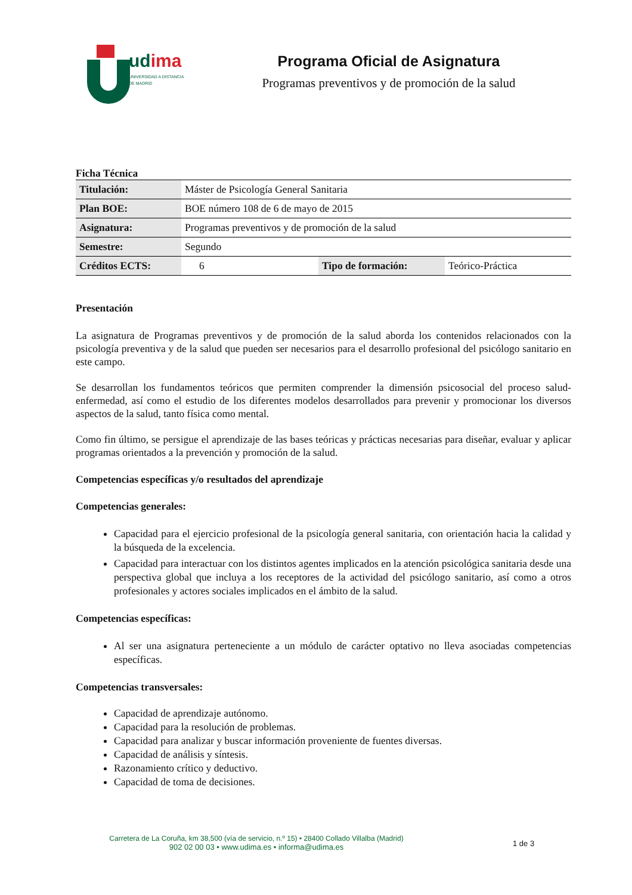udima
UNIVERSIDAD A DISTANCIA
DE MADRID
Programa Oficial de Asignatura
Programas preventivos y de promoción de la salud
Ficha Técnica
| Titulación: | Máster de Psicología General Sanitaria | | |
| Plan BOE: | BOE número 108 de 6 de mayo de 2015 | | |
| Asignatura: | Programas preventivos y de promoción de la salud | | |
| Semestre: | Segundo | | |
| Créditos ECTS: | 6 | Tipo de formación: | Teórico-Práctica |
Presentación
La asignatura de Programas preventivos y de promoción de la salud aborda los contenidos relacionados con la psicología preventiva y de la salud que pueden ser necesarios para el desarrollo profesional del psicólogo sanitario en este campo.
Se desarrollan los fundamentos teóricos que permiten comprender la dimensión psicosocial del proceso salud-enfermedad, así como el estudio de los diferentes modelos desarrollados para prevenir y promocionar los diversos aspectos de la salud, tanto física como mental.
Como fin último, se persigue el aprendizaje de las bases teóricas y prácticas necesarias para diseñar, evaluar y aplicar programas orientados a la prevención y promoción de la salud.
Competencias específicas y/o resultados del aprendizaje
Competencias generales:
Capacidad para el ejercicio profesional de la psicología general sanitaria, con orientación hacia la calidad y la búsqueda de la excelencia.
Capacidad para interactuar con los distintos agentes implicados en la atención psicológica sanitaria desde una perspectiva global que incluya a los receptores de la actividad del psicólogo sanitario, así como a otros profesionales y actores sociales implicados en el ámbito de la salud.
Competencias específicas:
Al ser una asignatura perteneciente a un módulo de carácter optativo no lleva asociadas competencias específicas.
Competencias transversales:
Capacidad de aprendizaje autónomo.
Capacidad para la resolución de problemas.
Capacidad para analizar y buscar información proveniente de fuentes diversas.
Capacidad de análisis y síntesis.
Razonamiento crítico y deductivo.
Capacidad de toma de decisiones.
Carretera de La Coruña, km 38,500 (vía de servicio, n.º 15) • 28400 Collado Villalba (Madrid)
902 02 00 03 • www.udima.es • informa@udima.es
1 de 3